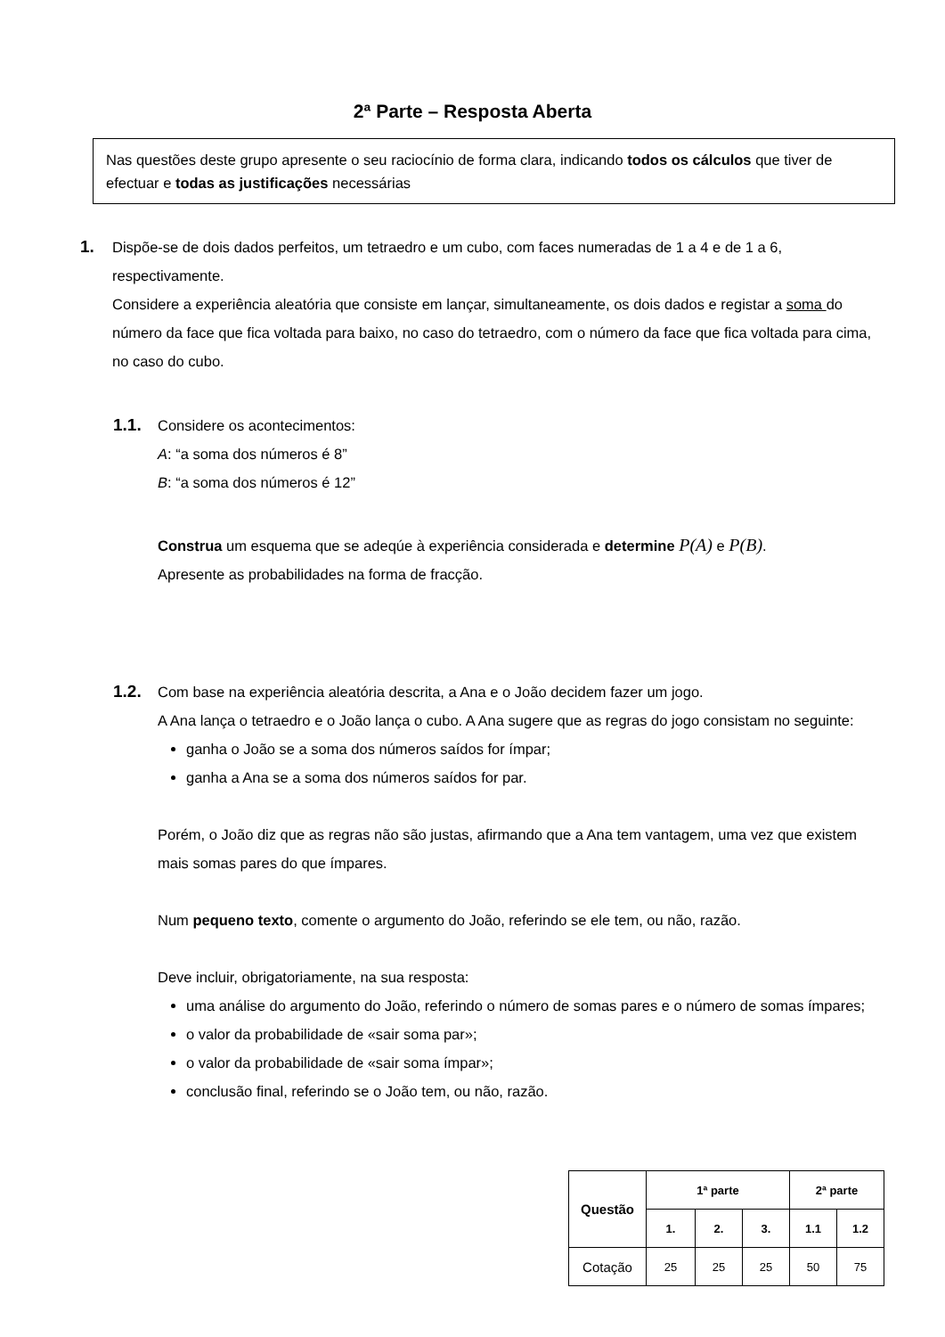2ª Parte – Resposta Aberta
Nas questões deste grupo apresente o seu raciocínio de forma clara, indicando todos os cálculos que tiver de efectuar e todas as justificações necessárias
1.
Dispõe-se de dois dados perfeitos, um tetraedro e um cubo, com faces numeradas de 1 a 4 e de 1 a 6, respectivamente.
Considere a experiência aleatória que consiste em lançar, simultaneamente, os dois dados e registar a soma do número da face que fica voltada para baixo, no caso do tetraedro, com o número da face que fica voltada para cima, no caso do cubo.
1.1.
Considere os acontecimentos:
A: “a soma dos números é 8”
B: “a soma dos números é 12”
Construa um esquema que se adeqúe à experiência considerada e determine P(A) e P(B).
Apresente as probabilidades na forma de fracção.
1.2.
Com base na experiência aleatória descrita, a Ana e o João decidem fazer um jogo.
A Ana lança o tetraedro e o João lança o cubo. A Ana sugere que as regras do jogo consistam no seguinte:
ganha o João se a soma dos números saídos for ímpar;
ganha a Ana se a soma dos números saídos for par.
Porém, o João diz que as regras não são justas, afirmando que a Ana tem vantagem, uma vez que existem mais somas pares do que ímpares.
Num pequeno texto, comente o argumento do João, referindo se ele tem, ou não, razão.
Deve incluir, obrigatoriamente, na sua resposta:
uma análise do argumento do João, referindo o número de somas pares e o número de somas ímpares;
o valor da probabilidade de «sair soma par»;
o valor da probabilidade de «sair soma ímpar»;
conclusão final, referindo se o João tem, ou não, razão.
| Questão | 1ª parte | | | 2ª parte | |
| --- | --- | --- | --- | --- | --- |
| | 1. | 2. | 3. | 1.1 | 1.2 |
| Cotação | 25 | 25 | 25 | 50 | 75 |